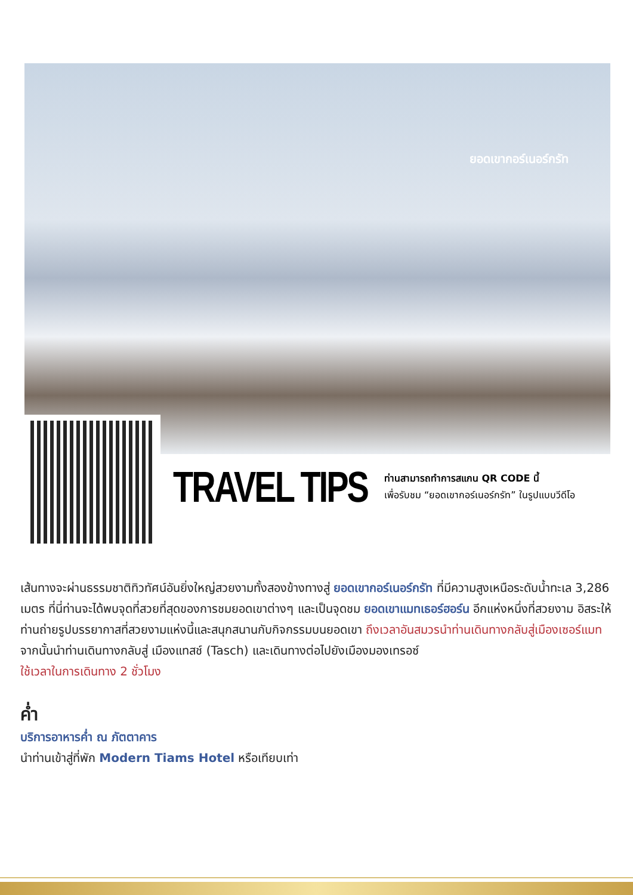ยอดเขากอร์เนอร์กรัท
TRAVEL TIPS
ท่านสามารถทำการสแกน QR CODE นี้
เพื่อรับชม “ยอดเขากอร์เนอร์กรัท” ในรูปแบบวีดีโอ
เส้นทางจะผ่านธรรมชาติทิวทัศน์อันยิ่งใหญ่สวยงามทั้งสองข้างทางสู่ ยอดเขากอร์เนอร์กรัท ที่มีความสูงเหนือระดับน้ำทะเล 3,286 เมตร ที่นี่ท่านจะได้พบจุดที่สวยที่สุดของการชมยอดเขาต่างๆ และเป็นจุดชม ยอดเขาแมทเธอร์ฮอร์น อีกแห่งหนึ่งที่สวยงาม อิสระให้ท่านถ่ายรูปบรรยากาสที่สวยงามแห่งนี้และสนุกสนานกับกิจกรรมบนยอดเขา ถึงเวลาอันสมวรนำท่านเดินทางกลับสู่เมืองเซอร์แมท
จากนั้นนำท่านเดินทางกลับสู่ เมืองแทสช์ (Tasch) และเดินทางต่อไปยังเมืองมองเทรอซ์
ใช้เวลาในการเดินทาง 2 ชั่วโมง
ค่ำ
บริการอาหารค่ำ ณ ภัตตาคาร
นำท่านเข้าสู่ที่พัก Modern Tiams Hotel หรือเทียบเท่า